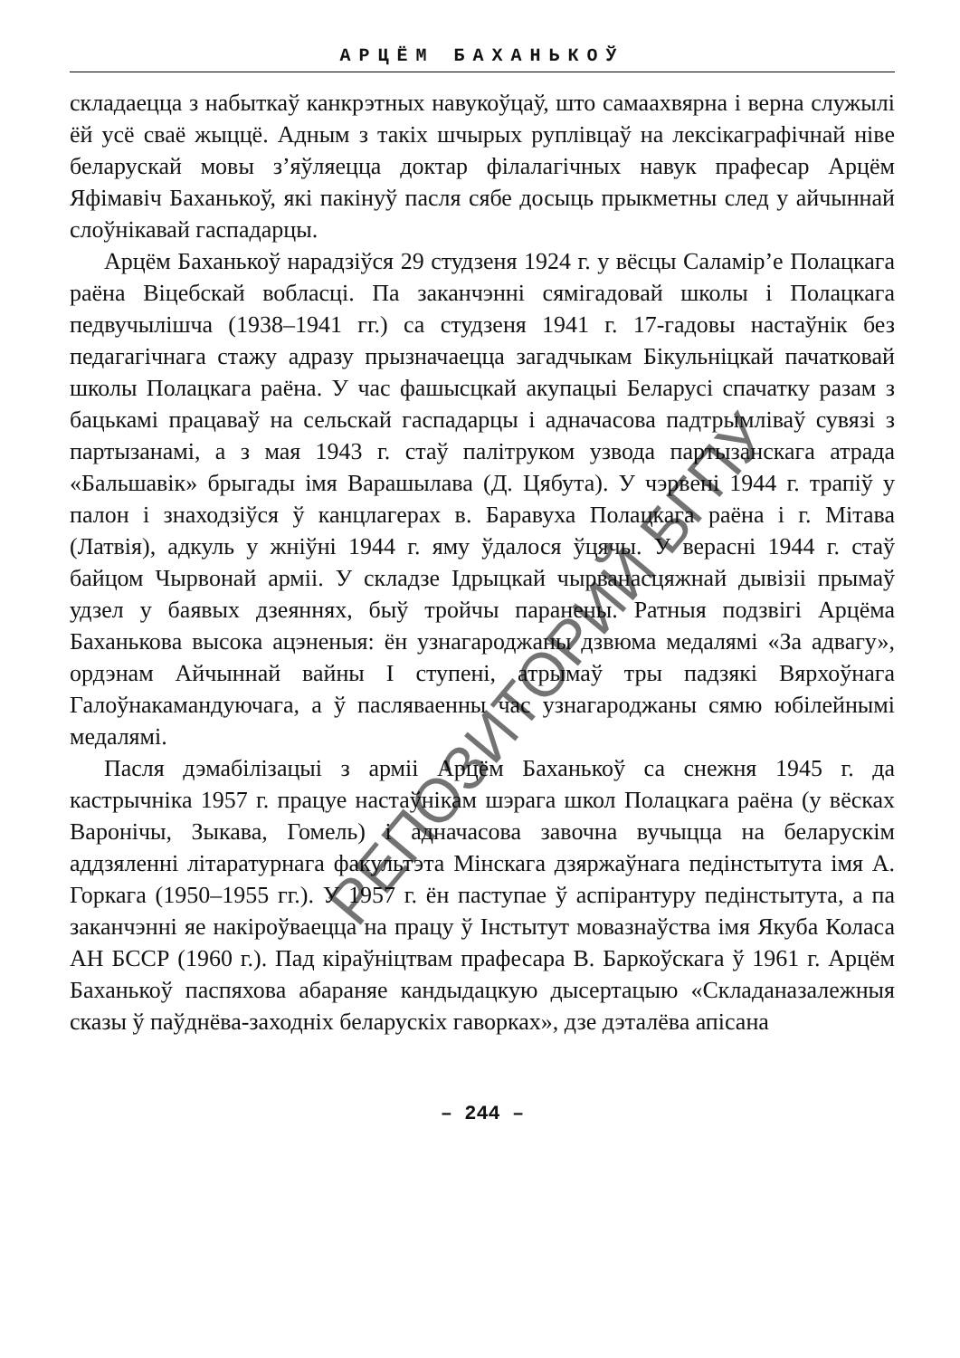АРЦЁМ БАХАНЬКОЎ
складаецца з набыткаў канкрэтных навукоўцаў, што самаахвярна і верна служылі ёй усё сваё жыццё. Адным з такіх шчырых руплівцаў на лексікаграфічнай ніве беларускай мовы з’яўляецца доктар філалагічных навук прафесар Арцём Яфімавіч Баханькоў, які пакінуў пасля сябе досыць прыкметны след у айчыннай слоўнікавай гаспадарцы.
Арцём Баханькоў нарадзіўся 29 студзеня 1924 г. у вёсцы Саламір’е Полацкага раёна Віцебскай вобласці. Па заканчэнні сямігадовай школы і Полацкага педвучылішча (1938–1941 гг.) са студзеня 1941 г. 17-гадовы настаўнік без педагагічнага стажу адразу прызначаецца загадчыкам Бікульніцкай пачатковай школы Полацкага раёна. У час фашысцкай акупацыі Беларусі спачатку разам з бацькамі працаваў на сельскай гаспадарцы і адначасова падтрымліваў сувязі з партызанамі, а з мая 1943 г. стаў палітруком узвода партызанскага атрада «Бальшавік» брыгады імя Варашылава (Д. Цябута). У чэрвені 1944 г. трапіў у палон і знаходзіўся ў канцлагерах в. Баравуха Полацкага раёна і г. Мітава (Латвія), адкуль у жніўні 1944 г. яму ўдалося ўцячы. У верасні 1944 г. стаў байцом Чырвонай арміі. У складзе Ідрыцкай чырванасцяжнай дывізіі прымаў удзел у баявых дзеяннях, быў тройчы паранены. Ратныя подзвігі Арцёма Баханькова высока ацэненыя: ён узнагароджаны дзвюма медалямі «За адвагу», ордэнам Айчыннай вайны I ступені, атрымаў тры падзякі Вярхоўнага Галоўнакамандуючага, а ў пасляваенны час узнагароджаны сямю юбілейнымі медалямі.
Пасля дэмабілізацыі з арміі Арцём Баханькоў са снежня 1945 г. да кастрычніка 1957 г. працуе настаўнікам шэрага школ Полацкага раёна (у вёсках Варонічы, Зыкава, Гомель) і адначасова завочна вучыцца на беларускім аддзяленні літаратурнага факультэта Мінскага дзяржаўнага педінстытута імя А. Горкага (1950–1955 гг.). У 1957 г. ён паступае ў аспірантуру педінстытута, а па заканчэнні яе накіроўваецца на працу ў Інстытут мовазнаўства імя Якуба Коласа АН БССР (1960 г.). Пад кіраўніцтвам прафесара В. Баркоўскага ў 1961 г. Арцём Баханькоў паспяхова абараняе кандыдацкую дысертацыю «Складаназалежныя сказы ў паўднёва-заходніх беларускіх гаворках», дзе дэталёва апісана
– 244 –
РЕПОЗИТОРИЙ БГПУ